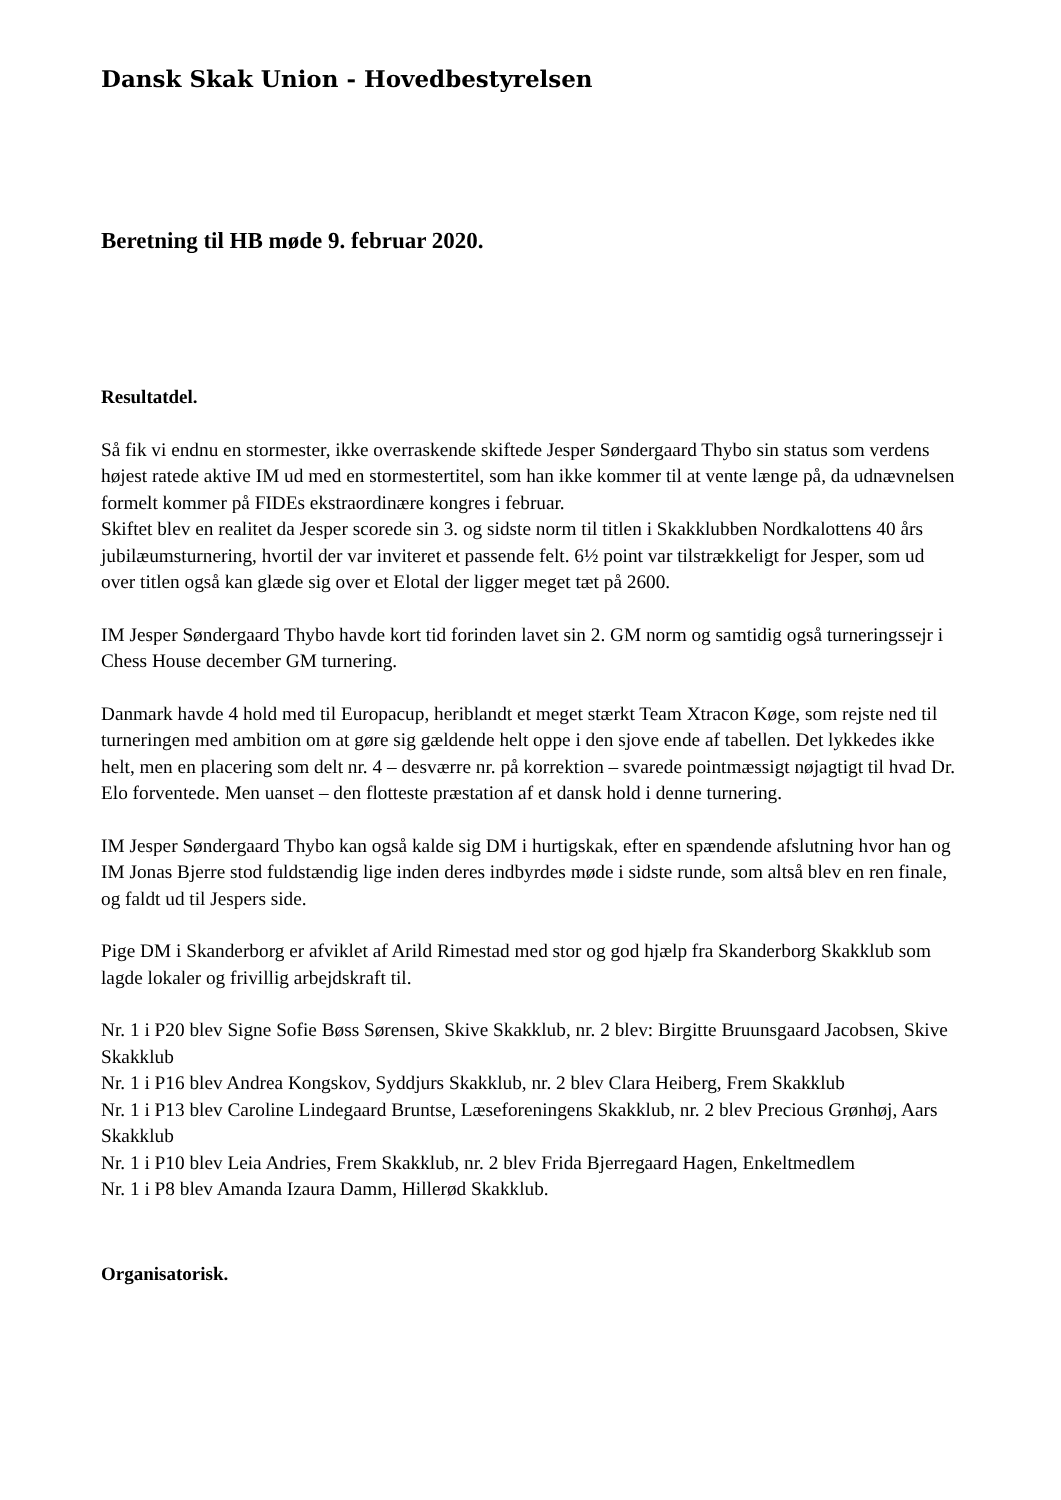Dansk Skak Union - Hovedbestyrelsen
Beretning til HB møde 9. februar 2020.
Resultatdel.
Så fik vi endnu en stormester, ikke overraskende skiftede Jesper Søndergaard Thybo sin status som verdens højest ratede aktive IM ud med en stormestertitel, som han ikke kommer til at vente længe på, da udnævnelsen formelt kommer på FIDEs ekstraordinære kongres i februar.
Skiftet blev en realitet da Jesper scorede sin 3. og sidste norm til titlen i Skakklubben Nordkalottens 40 års jubilæumsturnering, hvortil der var inviteret et passende felt. 6½ point var tilstrækkeligt for Jesper, som ud over titlen også kan glæde sig over et Elotal der ligger meget tæt på 2600.
IM Jesper Søndergaard Thybo havde kort tid forinden lavet sin 2. GM norm og samtidig også turneringssejr i Chess House december GM turnering.
Danmark havde 4 hold med til Europacup, heriblandt et meget stærkt Team Xtracon Køge, som rejste ned til turneringen med ambition om at gøre sig gældende helt oppe i den sjove ende af tabellen. Det lykkedes ikke helt, men en placering som delt nr. 4 – desværre nr. på korrektion – svarede pointmæssigt nøjagtigt til hvad Dr. Elo forventede. Men uanset – den flotteste præstation af et dansk hold i denne turnering.
IM Jesper Søndergaard Thybo kan også kalde sig DM i hurtigskak, efter en spændende afslutning hvor han og IM Jonas Bjerre stod fuldstændig lige inden deres indbyrdes møde i sidste runde, som altså blev en ren finale, og faldt ud til Jespers side.
Pige DM i Skanderborg er afviklet af Arild Rimestad med stor og god hjælp fra Skanderborg Skakklub som lagde lokaler og frivillig arbejdskraft til.
Nr. 1 i P20 blev Signe Sofie Bøss Sørensen, Skive Skakklub, nr. 2 blev: Birgitte Bruunsgaard Jacobsen, Skive Skakklub
Nr. 1 i P16 blev Andrea Kongskov, Syddjurs Skakklub, nr. 2 blev Clara Heiberg, Frem Skakklub
Nr. 1 i P13 blev Caroline Lindegaard Bruntse, Læseforeningens Skakklub, nr. 2 blev Precious Grønhøj, Aars Skakklub
Nr. 1 i P10 blev Leia Andries, Frem Skakklub, nr. 2 blev Frida Bjerregaard Hagen, Enkeltmedlem
Nr. 1 i P8 blev Amanda Izaura Damm, Hillerød Skakklub.
Organisatorisk.